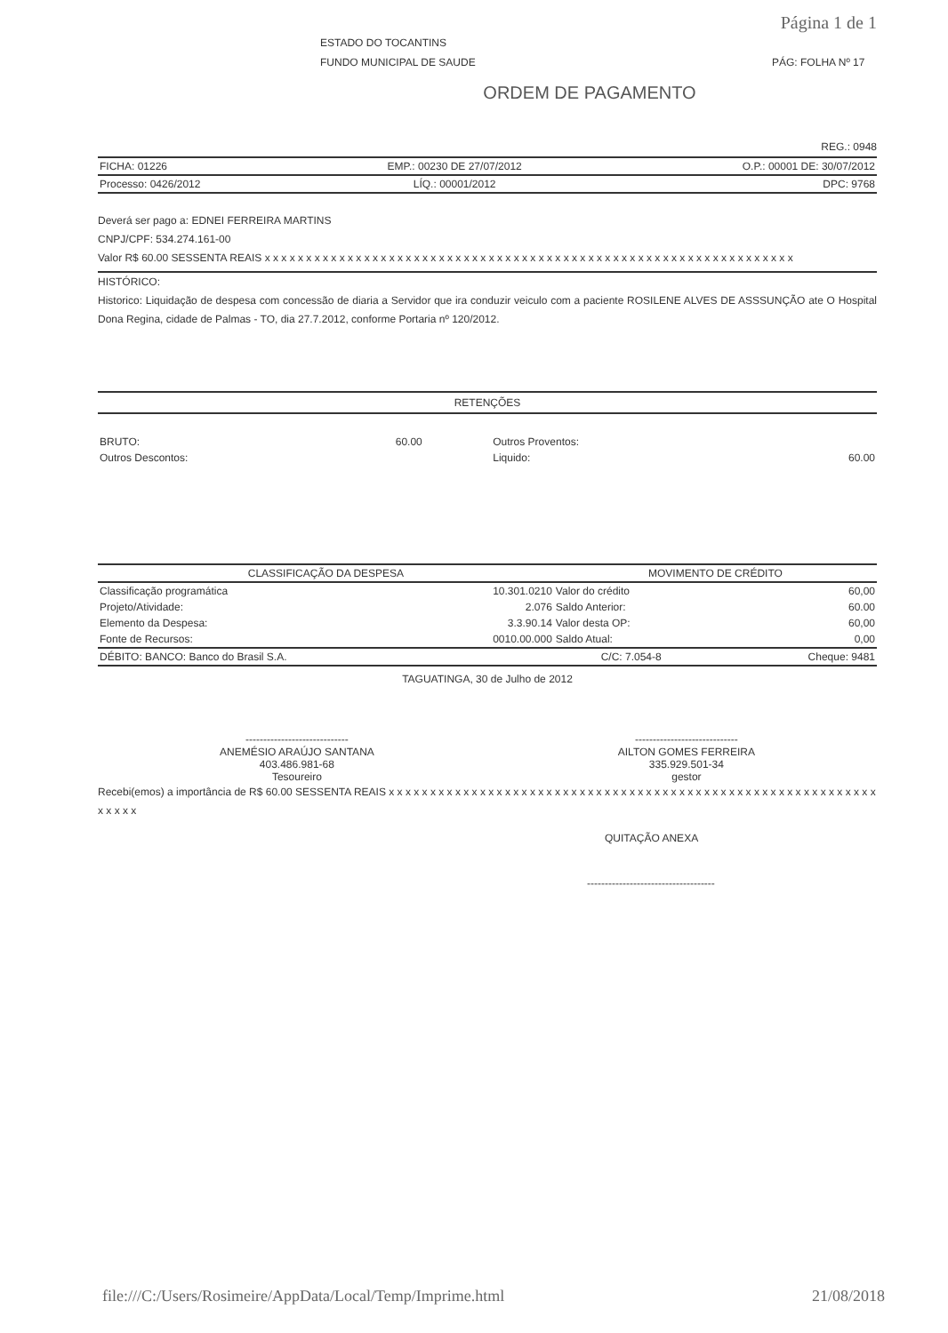Página 1 de 1
ESTADO DO TOCANTINS
FUNDO MUNICIPAL DE SAUDE PÁG: FOLHA Nº 17
ORDEM DE PAGAMENTO
REG.: 0948
| FICHA: 01226 | EMP.: 00230 DE 27/07/2012 | O.P.: 00001 DE: 30/07/2012 |
| Processo: 0426/2012 | LÍQ.: 00001/2012 | DPC: 9768 |
Deverá ser pago a: EDNEI FERREIRA MARTINS
CNPJ/CPF: 534.274.161-00
Valor R$ 60.00 SESSENTA REAIS x x x x x x x x x x x x x x x x x x x x x x x x x x x x x x x x x x x x x x x x x x x x x x x x x x x x x x x x x x x x x x x x
HISTÓRICO:
Historico: Liquidação de despesa com concessão de diaria a Servidor que ira conduzir veiculo com a paciente ROSILENE ALVES DE ASSSUNÇÃO ate O Hospital Dona Regina, cidade de Palmas - TO, dia 27.7.2012, conforme Portaria nº 120/2012.
RETENÇÕES
| BRUTO: | 60.00 | Outros Proventos: | |
| Outros Descontos: | | Liquido: | 60.00 |
| CLASSIFICAÇÃO DA DESPESA | | MOVIMENTO DE CRÉDITO | |
| --- | --- | --- | --- |
| Classificação programática | 10.301.0210 | Valor do crédito | 60,00 |
| Projeto/Atividade: | 2.076 | Saldo Anterior: | 60.00 |
| Elemento da Despesa: | 3.3.90.14 | Valor desta OP: | 60,00 |
| Fonte de Recursos: | 0010.00.000 | Saldo Atual: | 0,00 |
| DÉBITO: BANCO: Banco do Brasil S.A. | C/C: 7.054-8 | Cheque: 9481 |
TAGUATINGA, 30 de Julho de 2012
-----------------------------
ANEMÉSIO ARAÚJO SANTANA
403.486.981-68
Tesoureiro
-----------------------------
AILTON GOMES FERREIRA
335.929.501-34
gestor
Recebi(emos) a importância de R$ 60.00 SESSENTA REAIS x x x x x x x x x x x x x x x x x x x x x x x x x x x x x x x x x x x x x x x x x x x x x x x x x x x x x x x x x x x x x x x x
QUITAÇÃO ANEXA
------------------------------------
file:///C:/Users/Rosimeire/AppData/Local/Temp/Imprime.html 21/08/2018